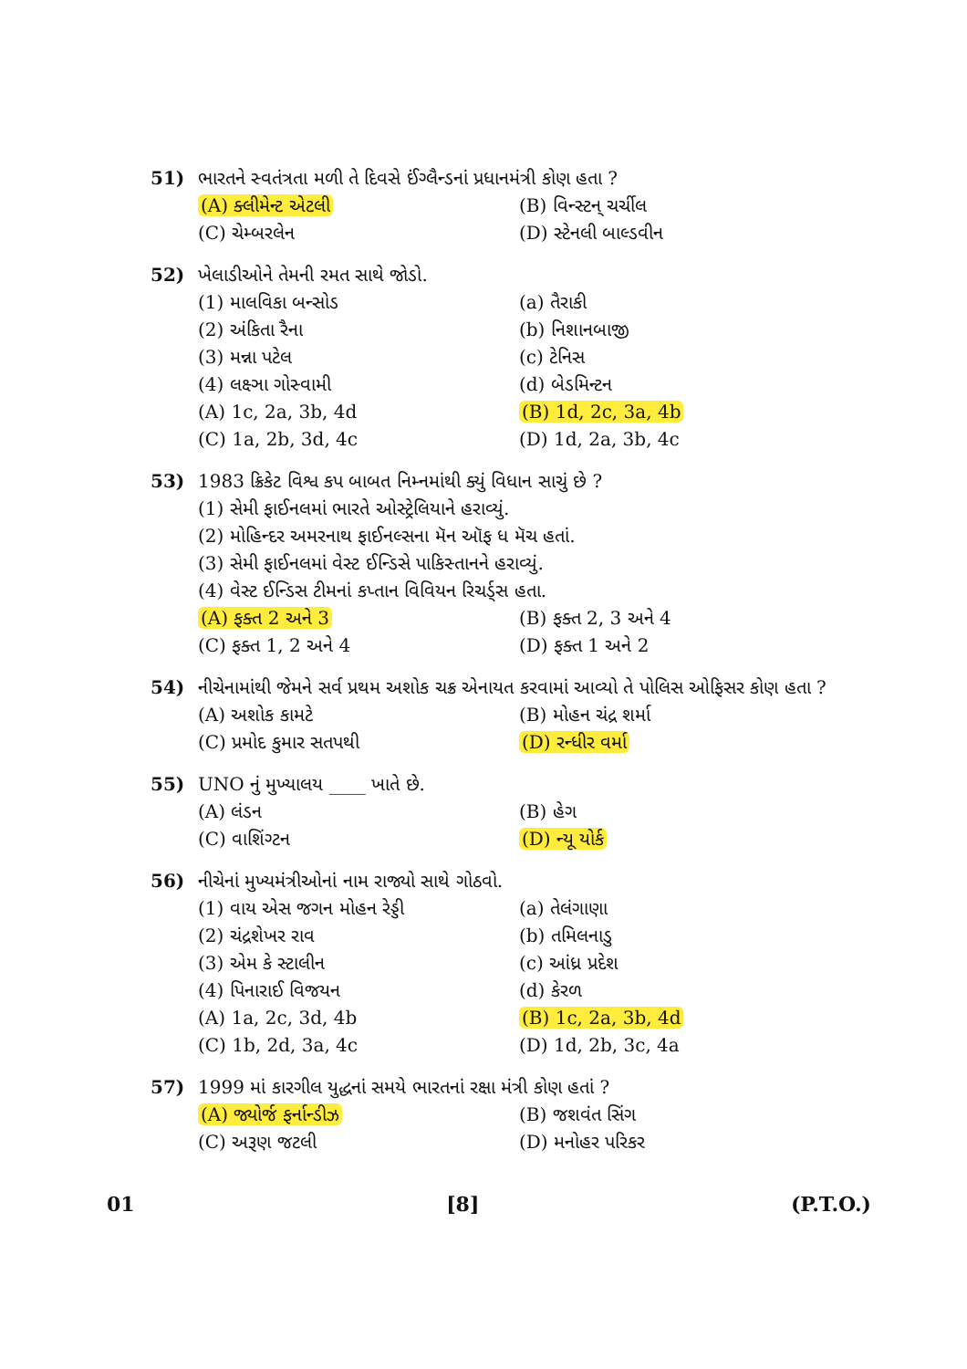51) ભારતને સ્વતંત્રતા મળી તે દિવસે ઈંગ્લૈન્ડનાં પ્રધાનમંત્રી કોણ હતા ?
(A) ક્લીમેન્ટ એટલી (B) વિન્સ્ટન્ ચર્ચીલ
(C) ચેમ્બરલેન (D) સ્ટેનલી બાલ્ડવીન
52) ખેલાડીઓને તેમની રમત સાથે જોડો.
(1) માલવિકા બન્સોડ (a) તૈરાકી
(2) અંકિતા રૈના (b) નિશાનબાજી
(3) મન્ના પટેલ (c) ટેનિસ
(4) લક્ષ્ઞા ગોસ્વામી (d) બેડમિન્ટન
(A) 1c, 2a, 3b, 4d (B) 1d, 2c, 3a, 4b
(C) 1a, 2b, 3d, 4c (D) 1d, 2a, 3b, 4c
53) 1983 ક્રિકેટ વિશ્વ કપ બાબત નિમ્નમાંથી ક્યું વિધાન સાચું છે ?
(1) સેમી ફાઈનલમાં ભારતે ઓસ્ટ્રેલિયાને હરાવ્યું.
(2) મોહિન્દર અમરનાથ ફાઈનલ્સના મૅન ઑફ ધ મૅચ હતાં.
(3) સેમી ફાઈનલમાં વેસ્ટ ઈન્ડિસે પાકિસ્તાનને હરાવ્યું.
(4) વેસ્ટ ઈન્ડિસ ટીમનાં કપ્તાન વિવિયન રિચર્ડ્સ હતા.
(A) ફક્ત 2 અને 3 (B) ફક્ત 2, 3 અને 4
(C) ફક્ત 1, 2 અને 4 (D) ફક્ત 1 અને 2
54) નીચેનામાંથી જેમને સર્વ પ્રથમ અશોક ચક્ર એનાયત કરવામાં આવ્યો તે પોલિસ ઓફિસર કોણ હતા ?
(A) અશોક કામટે (B) મોહન ચંદ્ર શર્મા
(C) પ્રમોદ કુમાર સતપથી (D) રન્ધીર વર્મા
55) UNO નું મુખ્યાલય ____ ખાતે છે.
(A) લંડન (B) હેગ
(C) વાશિંગ્ટન (D) ન્યૂ યોર્ક
56) નીચેનાં મુખ્યમંત્રીઓનાં નામ રાજ્યો સાથે ગોઠવો.
(1) વાય એસ જગન મોહન રેડ્ડી (a) તેલંગાણા
(2) ચંદ્રશેખર રાવ (b) તમિલનાડુ
(3) એમ કે સ્ટાલીન (c) આંધ્ર પ્રદેશ
(4) પિનારાઈ વિજયન (d) કેરળ
(A) 1a, 2c, 3d, 4b (B) 1c, 2a, 3b, 4d
(C) 1b, 2d, 3a, 4c (D) 1d, 2b, 3c, 4a
57) 1999 માં કારગીલ યુદ્ધનાં સમયે ભારતનાં રક્ષા મંત્રી કોણ હતાં ?
(A) જ્યોર્જ ફર્નાન્ડીઝ (B) જશવંત સિંગ
(C) અરૂણ જટલી (D) મનોહર પરિકર
01 [8] (P.T.O.)